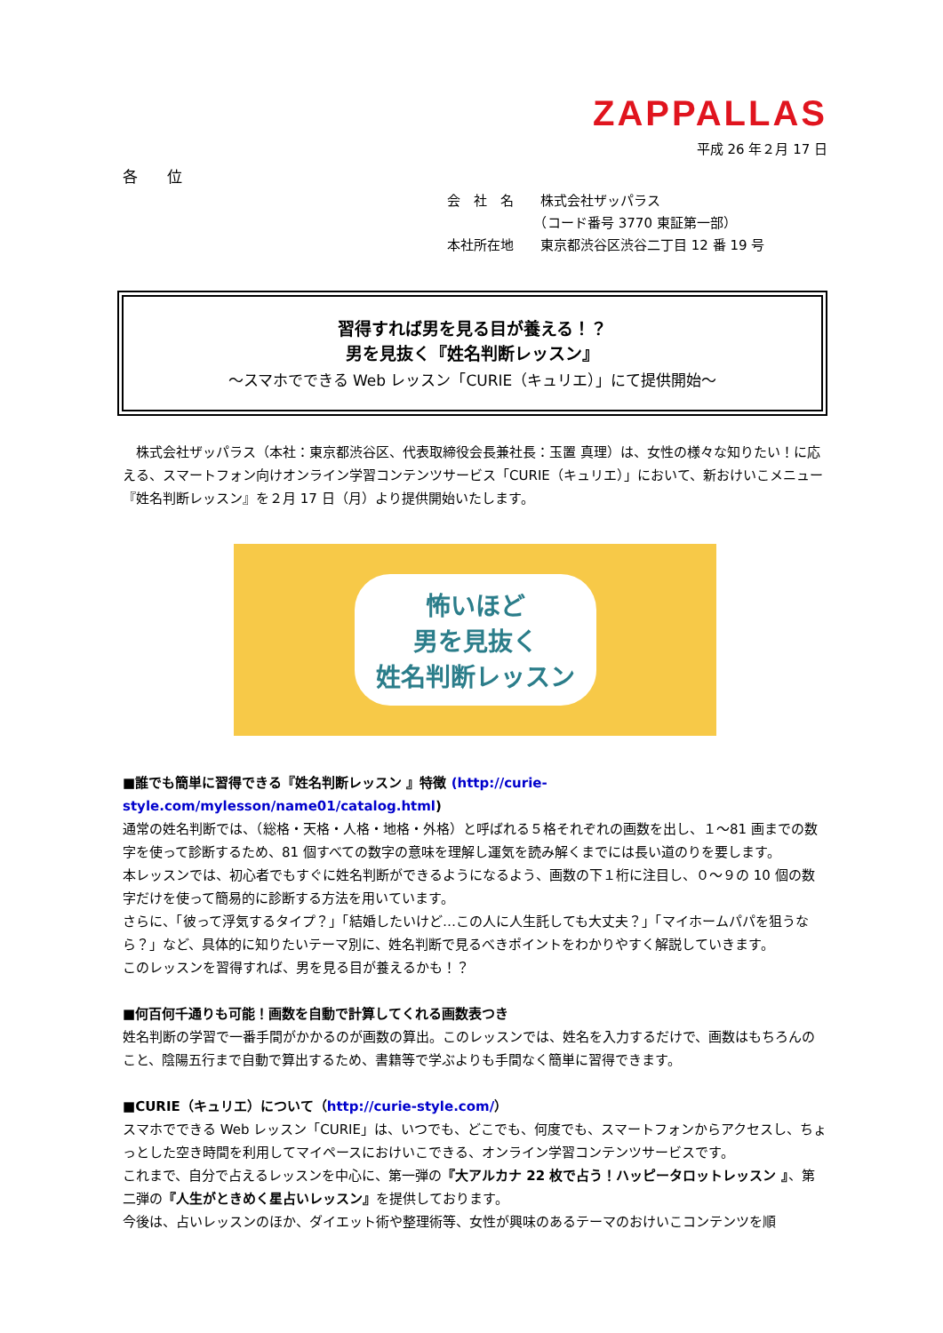ZAPPALLAS
平成 26 年２月 17 日
各 位
会　社　名　　株式会社ザッパラス
　　　　　　　（コード番号 3770 東証第一部）
本社所在地　　東京都渋谷区渋谷二丁目 12 番 19 号
習得すれば男を見る目が養える！？
男を見抜く『姓名判断レッスン』
～スマホでできる Web レッスン「CURIE（キュリエ）」にて提供開始～
株式会社ザッパラス（本社：東京都渋谷区、代表取締役会長兼社長：玉置 真理）は、女性の様々な知りたい！に応える、スマートフォン向けオンライン学習コンテンツサービス「CURIE（キュリエ）」において、新おけいこメニュー『姓名判断レッスン』を２月 17 日（月）より提供開始いたします。
怖いほど
男を見抜く
姓名判断レッスン
■誰でも簡単に習得できる『姓名判断レッスン 』特徴 (http://curie-style.com/mylesson/name01/catalog.html)
通常の姓名判断では、（総格・天格・人格・地格・外格）と呼ばれる５格それぞれの画数を出し、１～81 画までの数字を使って診断するため、81 個すべての数字の意味を理解し運気を読み解くまでには長い道のりを要します。
本レッスンでは、初心者でもすぐに姓名判断ができるようになるよう、画数の下１桁に注目し、０～９の 10 個の数字だけを使って簡易的に診断する方法を用いています。
さらに、「彼って浮気するタイプ？」「結婚したいけど…この人に人生託しても大丈夫？」「マイホームパパを狙うなら？」など、具体的に知りたいテーマ別に、姓名判断で見るべきポイントをわかりやすく解説していきます。
このレッスンを習得すれば、男を見る目が養えるかも！？
■何百何千通りも可能！画数を自動で計算してくれる画数表つき
姓名判断の学習で一番手間がかかるのが画数の算出。このレッスンでは、姓名を入力するだけで、画数はもちろんのこと、陰陽五行まで自動で算出するため、書籍等で学ぶよりも手間なく簡単に習得できます。
■CURIE（キュリエ）について（http://curie-style.com/）
スマホでできる Web レッスン「CURIE」は、いつでも、どこでも、何度でも、スマートフォンからアクセスし、ちょっとした空き時間を利用してマイペースにおけいこできる、オンライン学習コンテンツサービスです。
これまで、自分で占えるレッスンを中心に、第一弾の『大アルカナ 22 枚で占う！ハッピータロットレッスン 』、第二弾の『人生がときめく星占いレッスン』を提供しております。
今後は、占いレッスンのほか、ダイエット術や整理術等、女性が興味のあるテーマのおけいこコンテンツを順